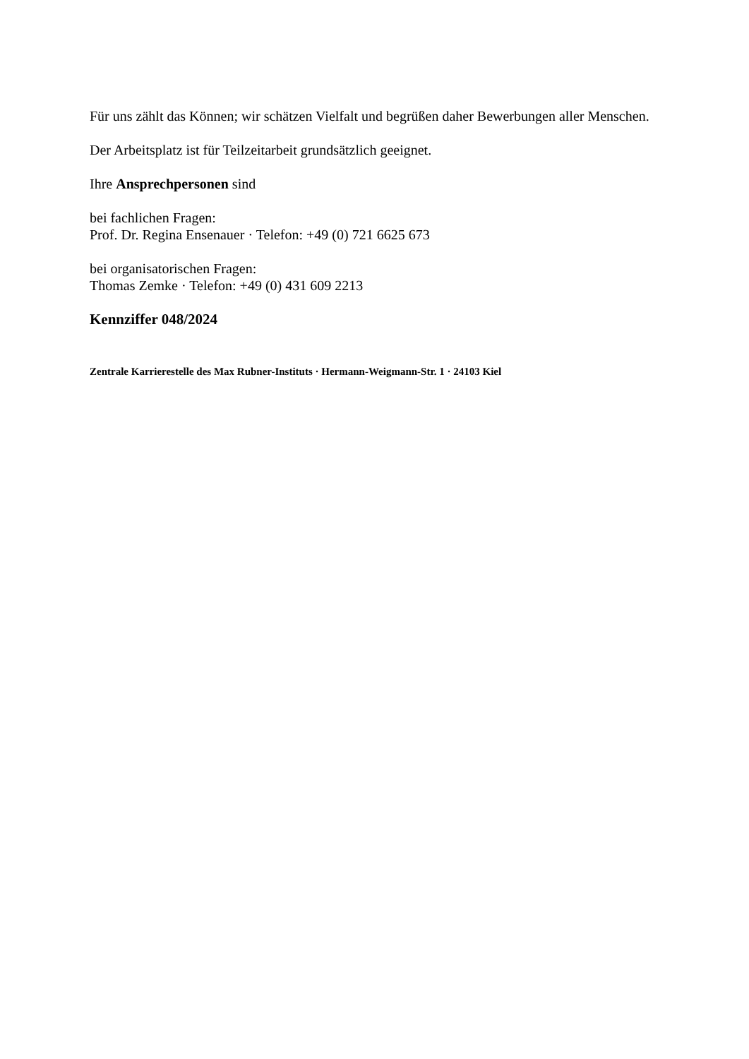Für uns zählt das Können; wir schätzen Vielfalt und begrüßen daher Bewerbungen aller Menschen.
Der Arbeitsplatz ist für Teilzeitarbeit grundsätzlich geeignet.
Ihre Ansprechpersonen sind
bei fachlichen Fragen:
Prof. Dr. Regina Ensenauer · Telefon: +49 (0) 721 6625 673
bei organisatorischen Fragen:
Thomas Zemke · Telefon: +49 (0) 431 609 2213
Kennziffer 048/2024
Zentrale Karrierestelle des Max Rubner-Instituts · Hermann-Weigmann-Str. 1 · 24103 Kiel